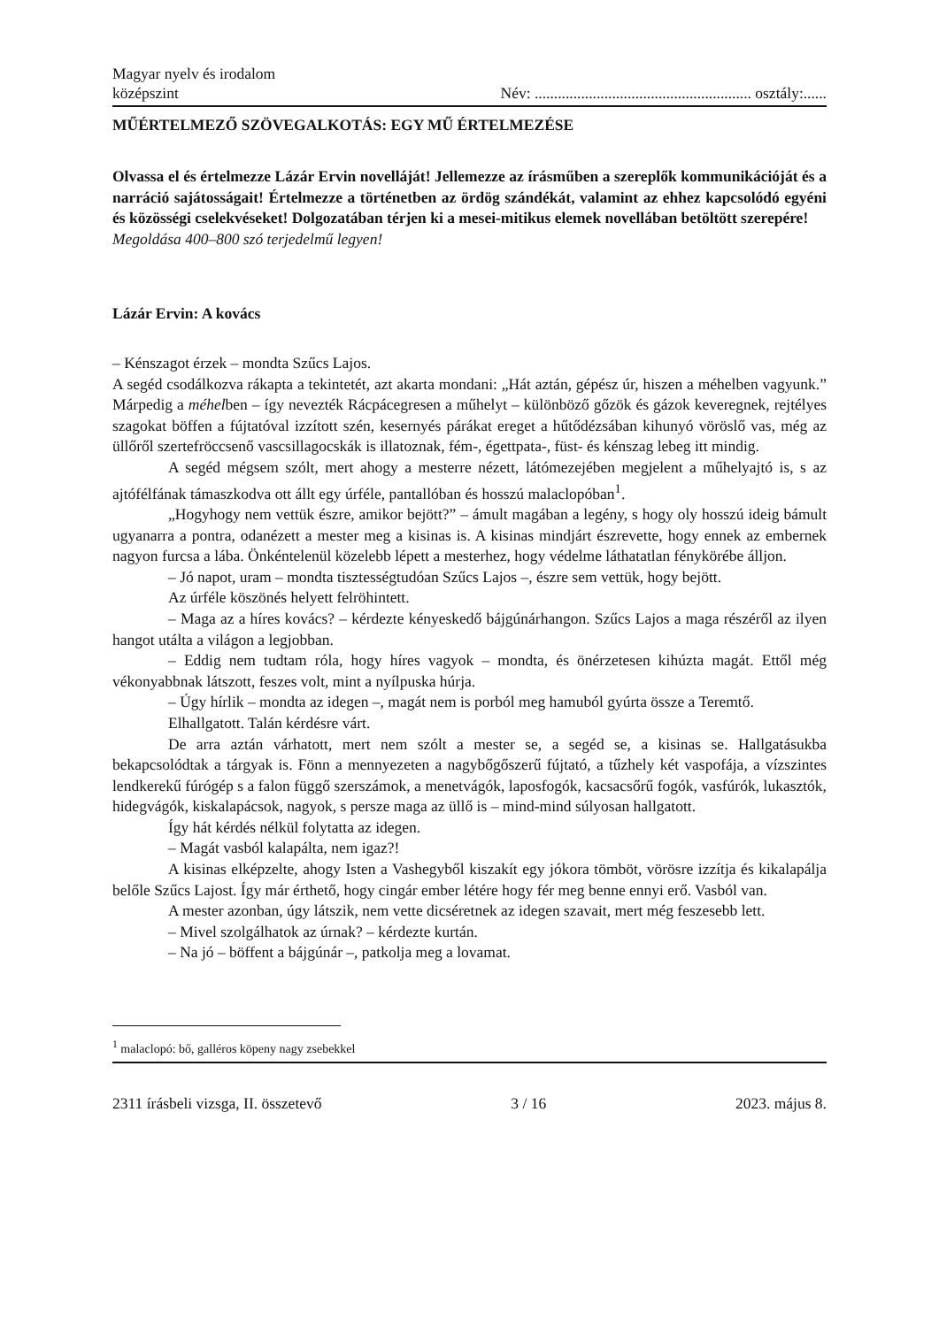Magyar nyelv és irodalom
középszint
Név: ........................................................ osztály:......
MŰÉRTELMEZŐ SZÖVEGALKOTÁS: EGY MŰ ÉRTELMEZÉSE
Olvassa el és értelmezze Lázár Ervin novelláját! Jellemezze az írásműben a szereplők kommunikációját és a narráció sajátosságait! Értelmezze a történetben az ördög szándékát, valamint az ehhez kapcsolódó egyéni és közösségi cselekvéseket! Dolgozatában térjen ki a mesei-mitikus elemek novellában betöltött szerepére!
Megoldása 400–800 szó terjedelmű legyen!
Lázár Ervin: A kovács
– Kénszagot érzek – mondta Szűcs Lajos.
A segéd csodálkozva rákapta a tekintetét, azt akarta mondani: „Hát aztán, gépész úr, hiszen a méhelben vagyunk.” Márpedig a méhelben – így nevezték Rácpácegresen a műhelyt – különböző gőzök és gázok keveregnek, rejtélyes szagokat böffen a fújtatóval izzított szén, kesernyés párákat ereget a hűtődézsában kihunyó vöröslő vas, még az üllőről szertefröccsenő vascsillagocskák is illatoznak, fém-, égettpata-, füst- és kénszag lebeg itt mindig.
A segéd mégsem szólt, mert ahogy a mesterre nézett, látómezejében megjelent a műhelyajtó is, s az ajtófélfának támaszkodva ott állt egy úrféle, pantallóban és hosszú malaclopóban<sup>1</sup>.
„Hogyhogy nem vettük észre, amikor bejött?” – ámult magában a legény, s hogy oly hosszú ideig bámult ugyanarra a pontra, odanézett a mester meg a kisinas is. A kisinas mindjárt észrevette, hogy ennek az embernek nagyon furcsa a lába. Önkéntelenül közelebb lépett a mesterhez, hogy védelme láthatatlan fénykörébe álljon.
– Jó napot, uram – mondta tisztességtudóan Szűcs Lajos –, észre sem vettük, hogy bejött.
Az úrféle köszönés helyett felröhintett.
– Maga az a híres kovács? – kérdezte kényeskedő bájgúnárhangon. Szűcs Lajos a maga részéről az ilyen hangot utálta a világon a legjobban.
– Eddig nem tudtam róla, hogy híres vagyok – mondta, és önérzetesen kihúzta magát. Ettől még vékonyabbnak látszott, feszes volt, mint a nyílpuska húrja.
– Úgy hírlik – mondta az idegen –, magát nem is porból meg hamuból gyúrta össze a Teremtő.
Elhallgatott. Talán kérdésre várt.
De arra aztán várhatott, mert nem szólt a mester se, a segéd se, a kisinas se. Hallgatásukba bekapcsolódtak a tárgyak is. Fönn a mennyezeten a nagybőgőszerű fújtató, a tűzhely két vaspofája, a vízszintes lendkerekű fúrógép s a falon függő szerszámok, a menetvágók, laposfogók, kacsacsőrű fogók, vasfúrók, lukasztók, hidegvágók, kiskalapácsok, nagyok, s persze maga az üllő is – mind-mind súlyosan hallgatott.
Így hát kérdés nélkül folytatta az idegen.
– Magát vasból kalapálta, nem igaz?!
A kisinas elképzelte, ahogy Isten a Vashegyből kiszakít egy jókora tömböt, vörösre izzítja és kikalapálja belőle Szűcs Lajost. Így már érthető, hogy cingár ember létére hogy fér meg benne ennyi erő. Vasból van.
A mester azonban, úgy látszik, nem vette dicséretnek az idegen szavait, mert még feszesebb lett.
– Mivel szolgálhatok az úrnak? – kérdezte kurtán.
– Na jó – böffent a bájgúnár –, patkolja meg a lovamat.
<sup>1</sup> malaclopó: bő, galléros köpeny nagy zsebekkel
2311 írásbeli vizsga, II. összetevő 3 / 16 2023. május 8.